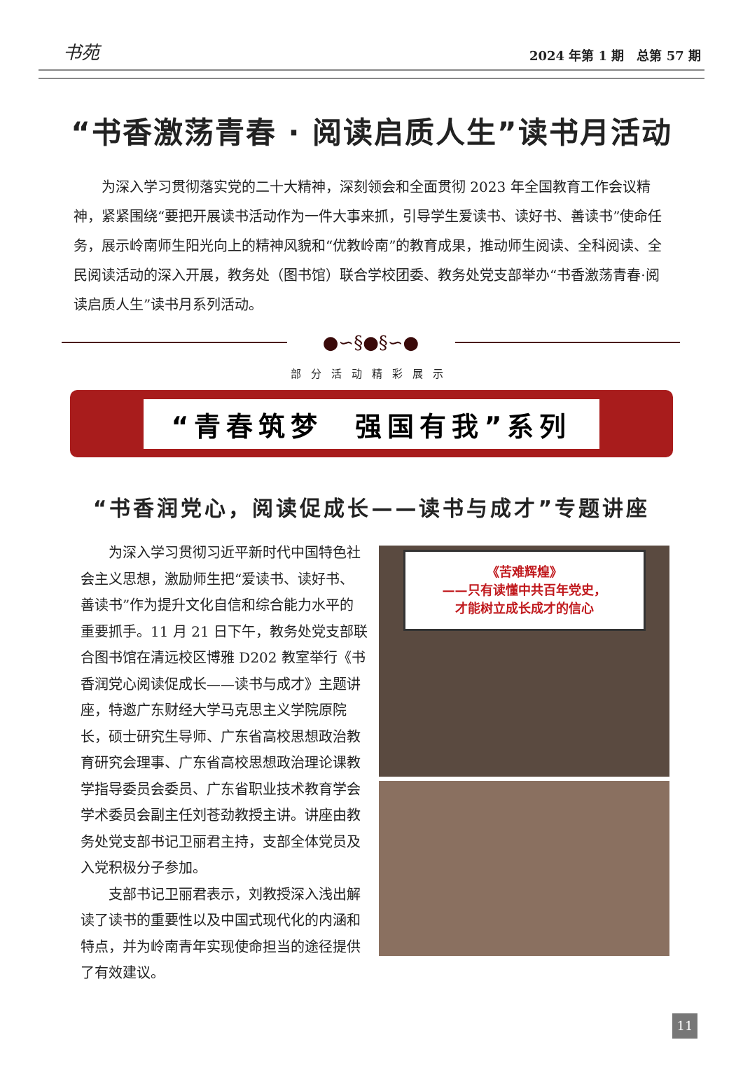书苑 2024 年第 1 期　总第 57 期
“书香激荡青春 · 阅读启质人生”读书月活动
为深入学习贯彻落实党的二十大精神，深刻领会和全面贯彻 2023 年全国教育工作会议精神，紧紧围绕“要把开展读书活动作为一件大事来抓，引导学生爱读书、读好书、善读书”使命任务，展示岭南师生阳光向上的精神风貌和“优教岭南”的教育成果，推动师生阅读、全科阅读、全民阅读活动的深入开展，教务处（图书馆）联合学校团委、教务处党支部举办“书香激荡青春·阅读启质人生”读书月系列活动。
●∽§●§∽●
部分活动精彩展示
“青春筑梦　强国有我”系列
“书香润党心，阅读促成长——读书与成才”专题讲座
为深入学习贯彻习近平新时代中国特色社会主义思想，激励师生把“爱读书、读好书、善读书”作为提升文化自信和综合能力水平的重要抓手。11 月 21 日下午，教务处党支部联合图书馆在清远校区博雅 D202 教室举行《书香润党心阅读促成长——读书与成才》主题讲座，特邀广东财经大学马克思主义学院原院长，硕士研究生导师、广东省高校思想政治教育研究会理事、广东省高校思想政治理论课教学指导委员会委员、广东省职业技术教育学会学术委员会副主任刘苍劲教授主讲。讲座由教务处党支部书记卫丽君主持，支部全体党员及入党积极分子参加。
支部书记卫丽君表示，刘教授深入浅出解读了读书的重要性以及中国式现代化的内涵和特点，并为岭南青年实现使命担当的途径提供了有效建议。
《苦难辉煌》
——只有读懂中共百年党史，
才能树立成长成才的信心
11